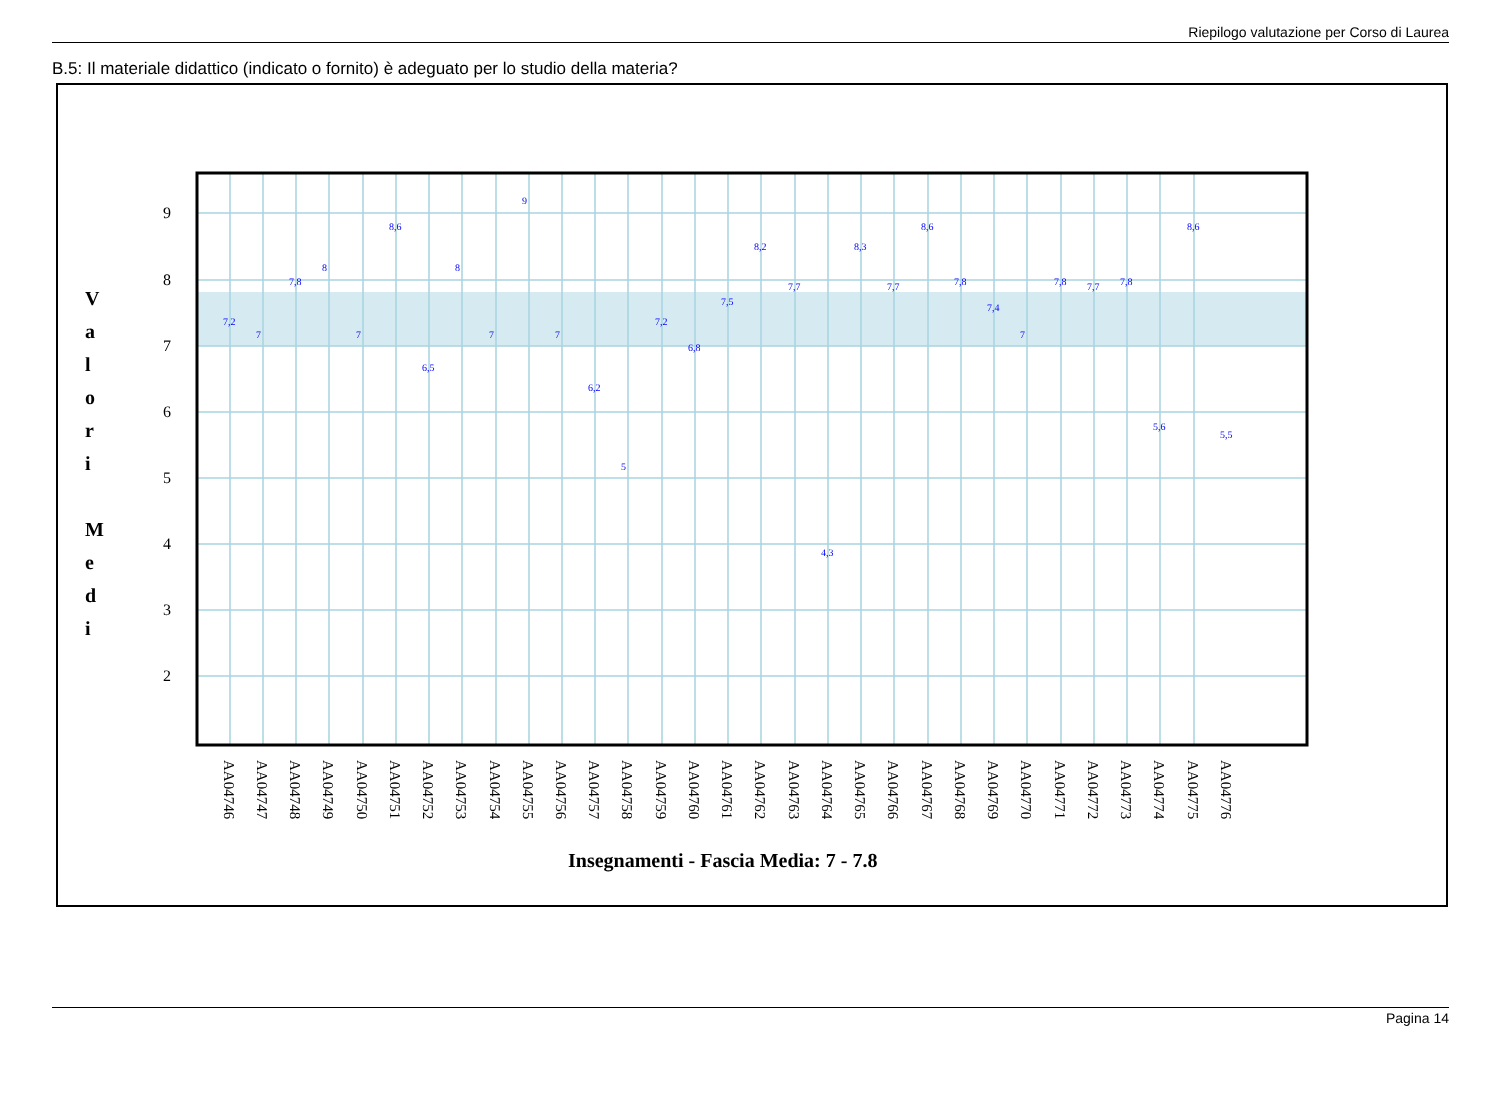Riepilogo valutazione per Corso di Laurea
B.5: Il materiale didattico (indicato o fornito) è adeguato per lo studio della materia?
9
8
7
6
5
4
3
2
V
a
l
o
r
i
M
e
d
i
7,2
7
7,8
8
7
8,6
6,5
8
7
9
7
6,2
5
7,2
6,8
7,5
8,2
7,7
4,3
8,3
7,7
8,6
7,8
7,4
7
7,8
7,7
7,8
5,6
8,6
5,5
AA04746
AA04747
AA04748
AA04749
AA04750
AA04751
AA04752
AA04753
AA04754
AA04755
AA04756
AA04757
AA04758
AA04759
AA04760
AA04761
AA04762
AA04763
AA04764
AA04765
AA04766
AA04767
AA04768
AA04769
AA04770
AA04771
AA04772
AA04773
AA04774
AA04775
AA04776
Insegnamenti - Fascia Media: 7 - 7.8
Pagina 14